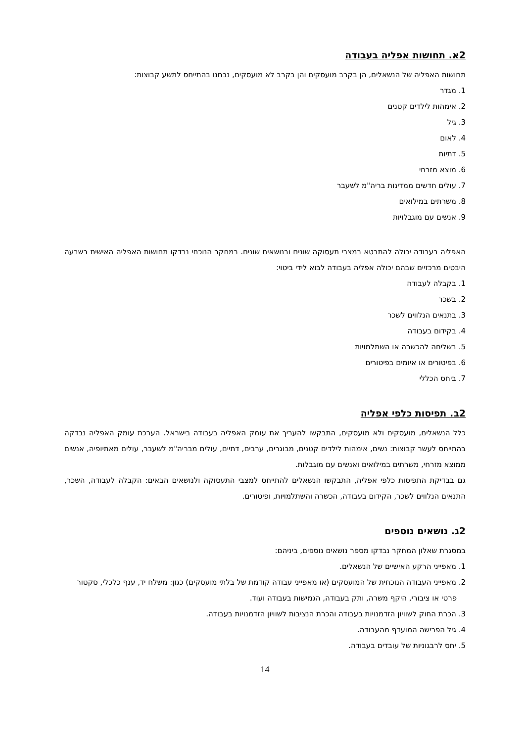2א. תחושות אפליה בעבודה
תחושות האפליה של הנשאלים, הן בקרב מועסקים והן בקרב לא מועסקים, נבחנו בהתייחס לתשע קבוצות:
1. מגדר
2. אימהות לילדים קטנים
3. גיל
4. לאום
5. דתיות
6. מוצא מזרחי
7. עולים חדשים ממדינות בריה"מ לשעבר
8. משרתים במילואים
9. אנשים עם מוגבלויות
האפליה בעבודה יכולה להתבטא במצבי תעסוקה שונים ובנושאים שונים. במחקר הנוכחי נבדקו תחושות האפליה האישית בשבעה היבטים מרכזיים שבהם יכולה אפליה בעבודה לבוא לידי ביטוי:
1. בקבלה לעבודה
2. בשכר
3. בתנאים הנלווים לשכר
4. בקידום בעבודה
5. בשליחה להכשרה או השתלמויות
6. בפיטורים או איומים בפיטורים
7. ביחס הכללי
2ב. תפיסות כלפי אפליה
כלל הנשאלים, מועסקים ולא מועסקים, התבקשו להעריך את עומק האפליה בעבודה בישראל. הערכת עומק האפליה נבדקה בהתייחס לעשר קבוצות: נשים, אימהות לילדים קטנים, מבוגרים, ערבים, דתיים, עולים מבריה"מ לשעבר, עולים מאתיופיה, אנשים ממוצא מזרחי, משרתים במילואים ואנשים עם מוגבלות.
גם בבדיקת התפיסות כלפי אפליה, התבקשו הנשאלים להתייחס למצבי התעסוקה ולנושאים הבאים: הקבלה לעבודה, השכר, התנאים הנלווים לשכר, הקידום בעבודה, הכשרה והשתלמויות, ופיטורים.
2ג. נושאים נוספים
במסגרת שאלון המחקר נבדקו מספר נושאים נוספים, ביניהם:
1. מאפייני הרקע האישיים של הנשאלים.
2. מאפייני העבודה הנוכחית של המועסקים (או מאפייני עבודה קודמת של בלתי מועסקים) כגון: משלח יד, ענף כלכלי, סקטור פרטי או ציבורי, היקף משרה, ותק בעבודה, הגמישות בעבודה ועוד.
3. הכרת החוק לשוויון הזדמנויות בעבודה והכרת הנציבות לשוויון הזדמנויות בעבודה.
4. גיל הפרישה המועדף מהעבודה.
5. יחס לרבגוניות של עובדים בעבודה.
14